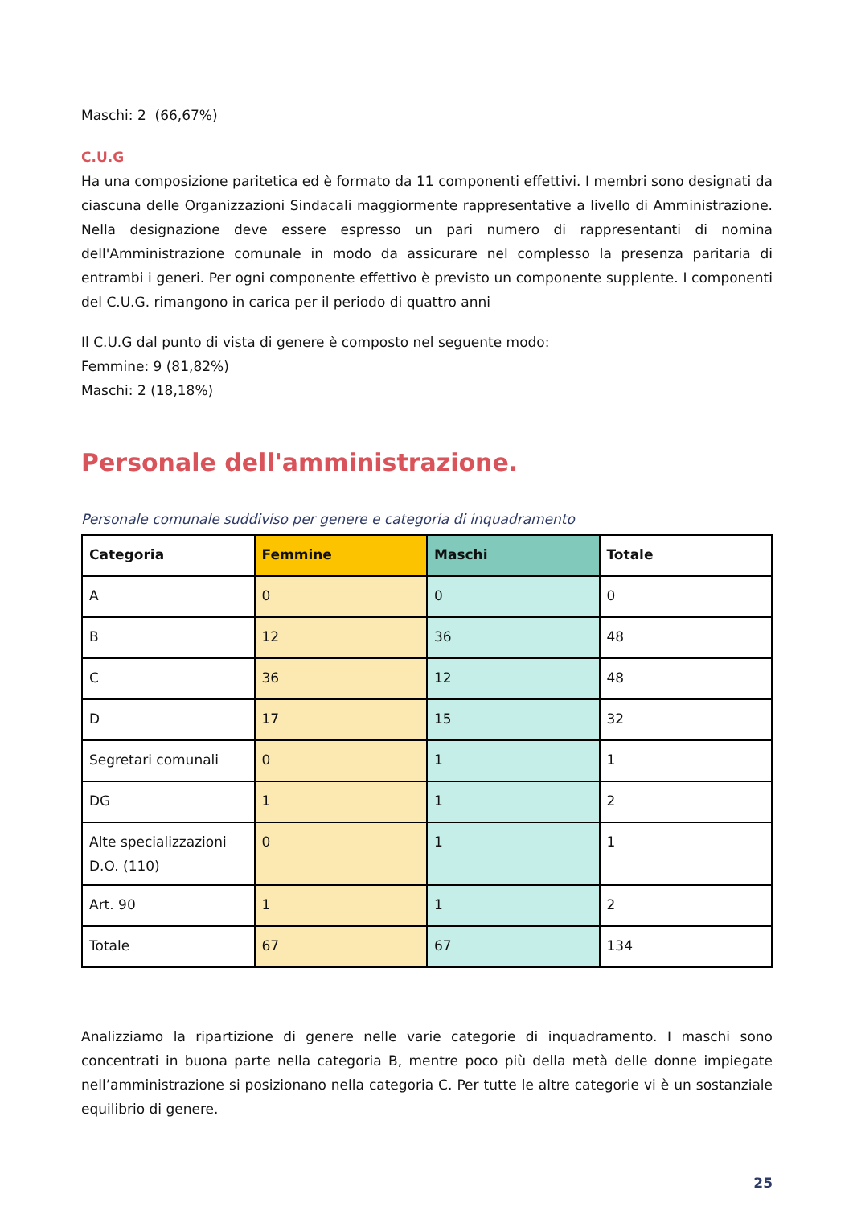Maschi: 2 (66,67%)
C.U.G
Ha una composizione paritetica ed è formato da 11 componenti effettivi. I membri sono designati da ciascuna delle Organizzazioni Sindacali maggiormente rappresentative a livello di Amministrazione. Nella designazione deve essere espresso un pari numero di rappresentanti di nomina dell'Amministrazione comunale in modo da assicurare nel complesso la presenza paritaria di entrambi i generi. Per ogni componente effettivo è previsto un componente supplente. I componenti del C.U.G. rimangono in carica per il periodo di quattro anni
Il C.U.G dal punto di vista di genere è composto nel seguente modo:
Femmine: 9 (81,82%)
Maschi: 2 (18,18%)
Personale dell'amministrazione.
Personale comunale suddiviso per genere e categoria di inquadramento
| Categoria | Femmine | Maschi | Totale |
| --- | --- | --- | --- |
| A | 0 | 0 | 0 |
| B | 12 | 36 | 48 |
| C | 36 | 12 | 48 |
| D | 17 | 15 | 32 |
| Segretari comunali | 0 | 1 | 1 |
| DG | 1 | 1 | 2 |
| Alte specializzazioni D.O. (110) | 0 | 1 | 1 |
| Art. 90 | 1 | 1 | 2 |
| Totale | 67 | 67 | 134 |
Analizziamo la ripartizione di genere nelle varie categorie di inquadramento. I maschi sono concentrati in buona parte nella categoria B, mentre poco più della metà delle donne impiegate nell’amministrazione si posizionano nella categoria C. Per tutte le altre categorie vi è un sostanziale equilibrio di genere.
25